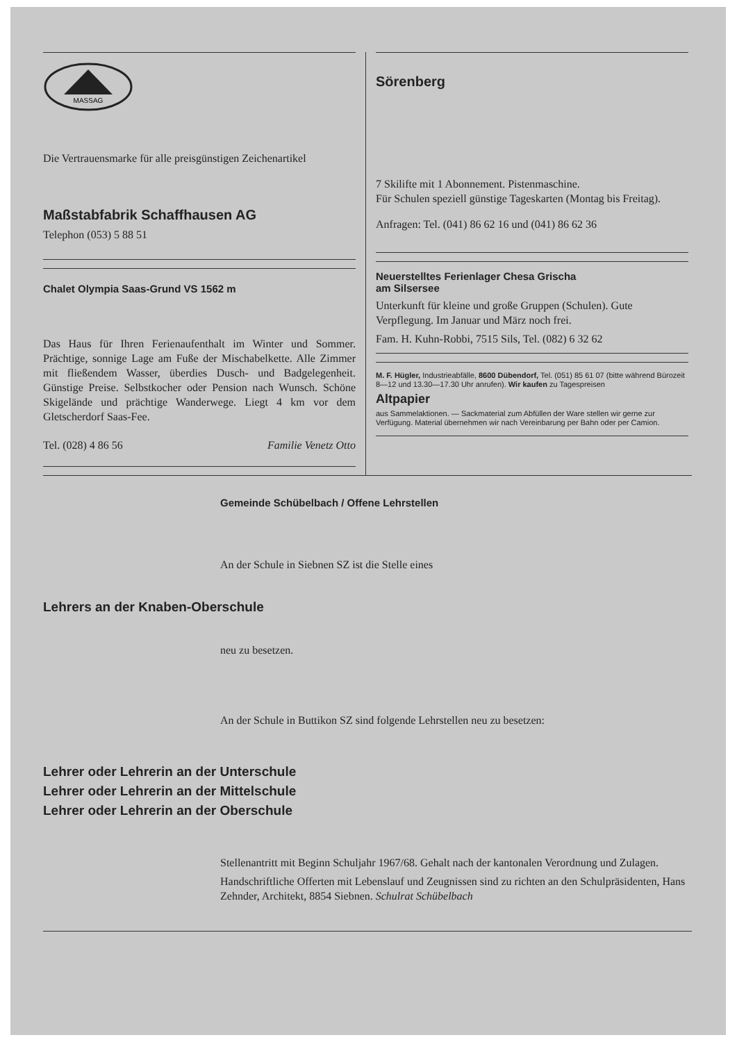MASSAG
Die Vertrauensmarke für alle preisgünstigen Zeichenartikel
Maßstabfabrik Schaffhausen AG
Telephon (053) 5 88 51
Chalet Olympia Saas-Grund VS 1562 m
Das Haus für Ihren Ferienaufenthalt im Winter und Sommer. Prächtige, sonnige Lage am Fuße der Mischabelkette. Alle Zimmer mit fließendem Wasser, überdies Dusch- und Badgelegenheit. Günstige Preise. Selbstkocher oder Pension nach Wunsch. Schöne Skigelände und prächtige Wanderwege. Liegt 4 km vor dem Gletscherdorf Saas-Fee.
Tel. (028) 4 86 56 Familie Venetz Otto
Sörenberg
7 Skilifte mit 1 Abonnement. Pistenmaschine.
Für Schulen speziell günstige Tageskarten (Montag bis Freitag).
Anfragen: Tel. (041) 86 62 16 und (041) 86 62 36
Neuerstelltes Ferienlager Chesa Grischa
am Silsersee
Unterkunft für kleine und große Gruppen (Schulen). Gute Verpflegung. Im Januar und März noch frei.
Fam. H. Kuhn-Robbi, 7515 Sils, Tel. (082) 6 32 62
M. F. Hügler, Industrieabfälle, 8600 Dübendorf, Tel. (051) 85 61 07 (bitte während Bürozeit 8—12 und 13.30—17.30 Uhr anrufen). Wir kaufen zu Tagespreisen
Altpapier
aus Sammelaktionen. — Sackmaterial zum Abfüllen der Ware stellen wir gerne zur Verfügung. Material übernehmen wir nach Vereinbarung per Bahn oder per Camion.
Gemeinde Schübelbach / Offene Lehrstellen
An der Schule in Siebnen SZ ist die Stelle eines
Lehrers an der Knaben-Oberschule
neu zu besetzen.
An der Schule in Buttikon SZ sind folgende Lehrstellen neu zu besetzen:
Lehrer oder Lehrerin an der Unterschule
Lehrer oder Lehrerin an der Mittelschule
Lehrer oder Lehrerin an der Oberschule
Stellenantritt mit Beginn Schuljahr 1967/68. Gehalt nach der kantonalen Verordnung und Zulagen.
Handschriftliche Offerten mit Lebenslauf und Zeugnissen sind zu richten an den Schulpräsidenten, Hans Zehnder, Architekt, 8854 Siebnen. Schulrat Schübelbach